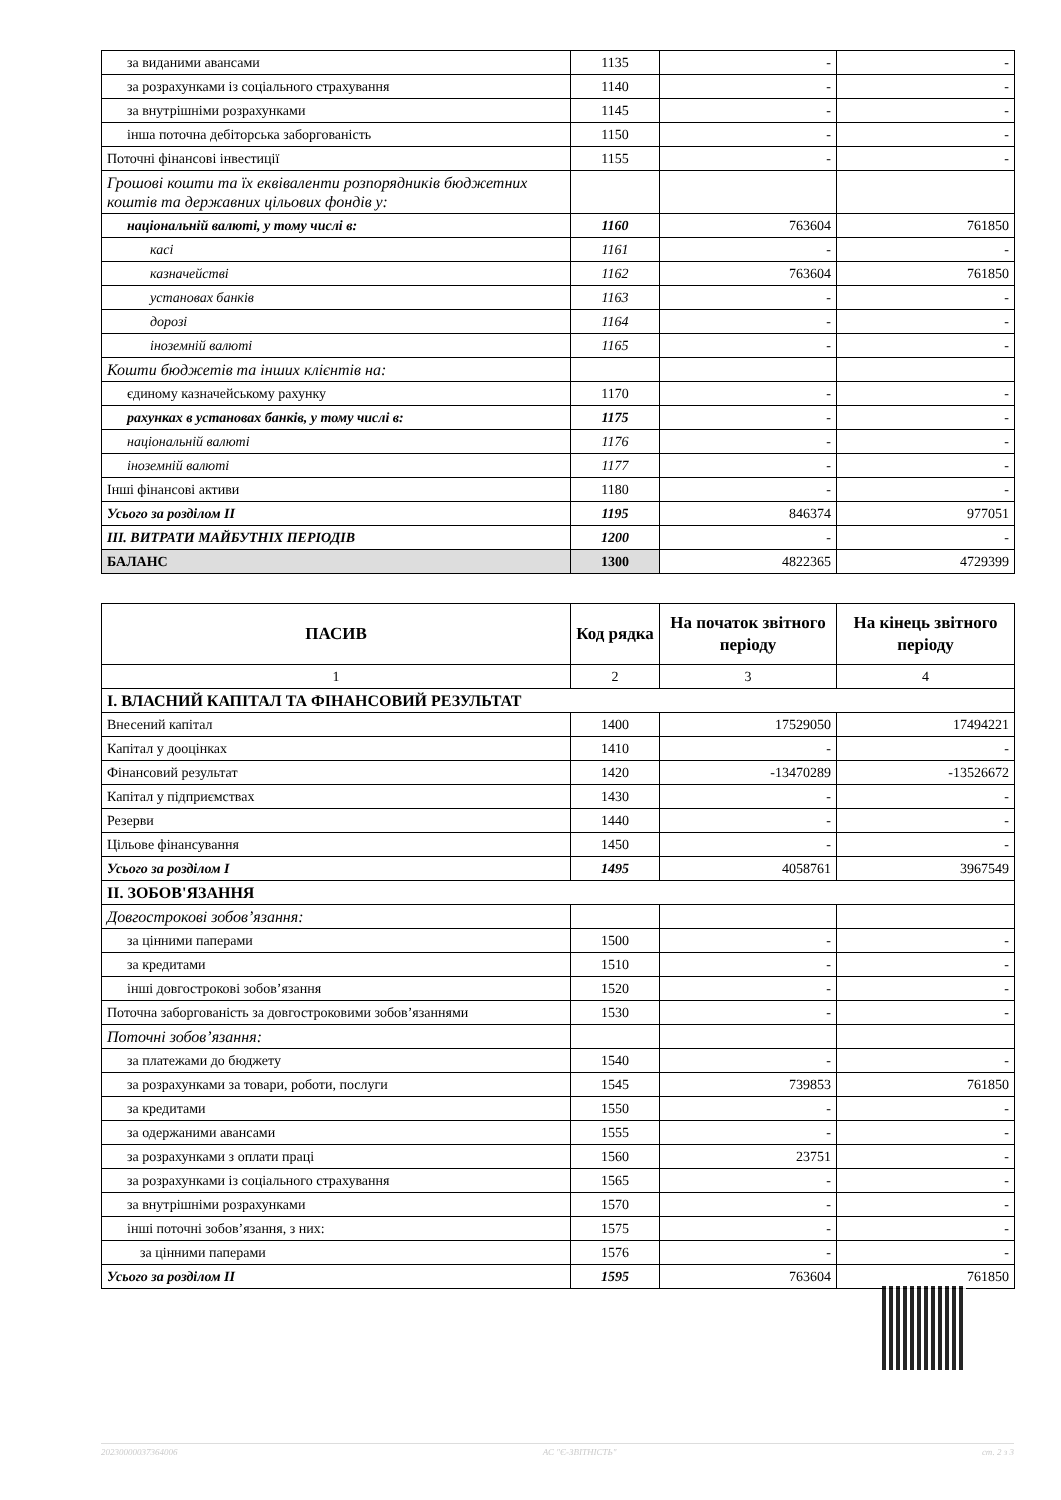| за виданими авансами | 1135 | - | - |
| за розрахунками із соціального страхування | 1140 | - | - |
| за внутрішніми розрахунками | 1145 | - | - |
| інша поточна дебіторська заборгованість | 1150 | - | - |
| Поточні фінансові інвестиції | 1155 | - | - |
| Грошові кошти та їх еквіваленти розпорядників бюджетних коштів та державних цільових фондів у: | | | |
| національній валюті, у тому числі в: | 1160 | 763604 | 761850 |
| касі | 1161 | - | - |
| казначействі | 1162 | 763604 | 761850 |
| установах банків | 1163 | - | - |
| дорозі | 1164 | - | - |
| іноземній валюті | 1165 | - | - |
| Кошти бюджетів та інших клієнтів на: | | | |
| єдиному казначейському рахунку | 1170 | - | - |
| рахунках в установах банків, у тому числі в: | 1175 | - | - |
| національній валюті | 1176 | - | - |
| іноземній валюті | 1177 | - | - |
| Інші фінансові активи | 1180 | - | - |
| Усього за розділом II | 1195 | 846374 | 977051 |
| III. ВИТРАТИ МАЙБУТНІХ ПЕРІОДІВ | 1200 | - | - |
| БАЛАНС | 1300 | 4822365 | 4729399 |
| ПАСИВ | Код рядка | На початок звітного періоду | На кінець звітного періоду |
| --- | --- | --- | --- |
| 1 | 2 | 3 | 4 |
| I. ВЛАСНИЙ КАПІТАЛ ТА ФІНАНСОВИЙ РЕЗУЛЬТАТ | | | |
| Внесений капітал | 1400 | 17529050 | 17494221 |
| Капітал у дооцінках | 1410 | - | - |
| Фінансовий результат | 1420 | -13470289 | -13526672 |
| Капітал у підприємствах | 1430 | - | - |
| Резерви | 1440 | - | - |
| Цільове фінансування | 1450 | - | - |
| Усього за розділом I | 1495 | 4058761 | 3967549 |
| II. ЗОБОВ'ЯЗАННЯ | | | |
| Довгострокові зобов’язання: | | | |
| за цінними паперами | 1500 | - | - |
| за кредитами | 1510 | - | - |
| інші довгострокові зобов’язання | 1520 | - | - |
| Поточна заборгованість за довгостроковими зобов’язаннями | 1530 | - | - |
| Поточні зобов’язання: | | | |
| за платежами до бюджету | 1540 | - | - |
| за розрахунками за товари, роботи, послуги | 1545 | 739853 | 761850 |
| за кредитами | 1550 | - | - |
| за одержаними авансами | 1555 | - | - |
| за розрахунками з оплати праці | 1560 | 23751 | - |
| за розрахунками із соціального страхування | 1565 | - | - |
| за внутрішніми розрахунками | 1570 | - | - |
| інші поточні зобов’язання, з них: | 1575 | - | - |
| за цінними паперами | 1576 | - | - |
| Усього за розділом II | 1595 | 763604 | 761850 |
20230000037364006 АС "Є-ЗВІТНІСТЬ" ст. 2 з 3